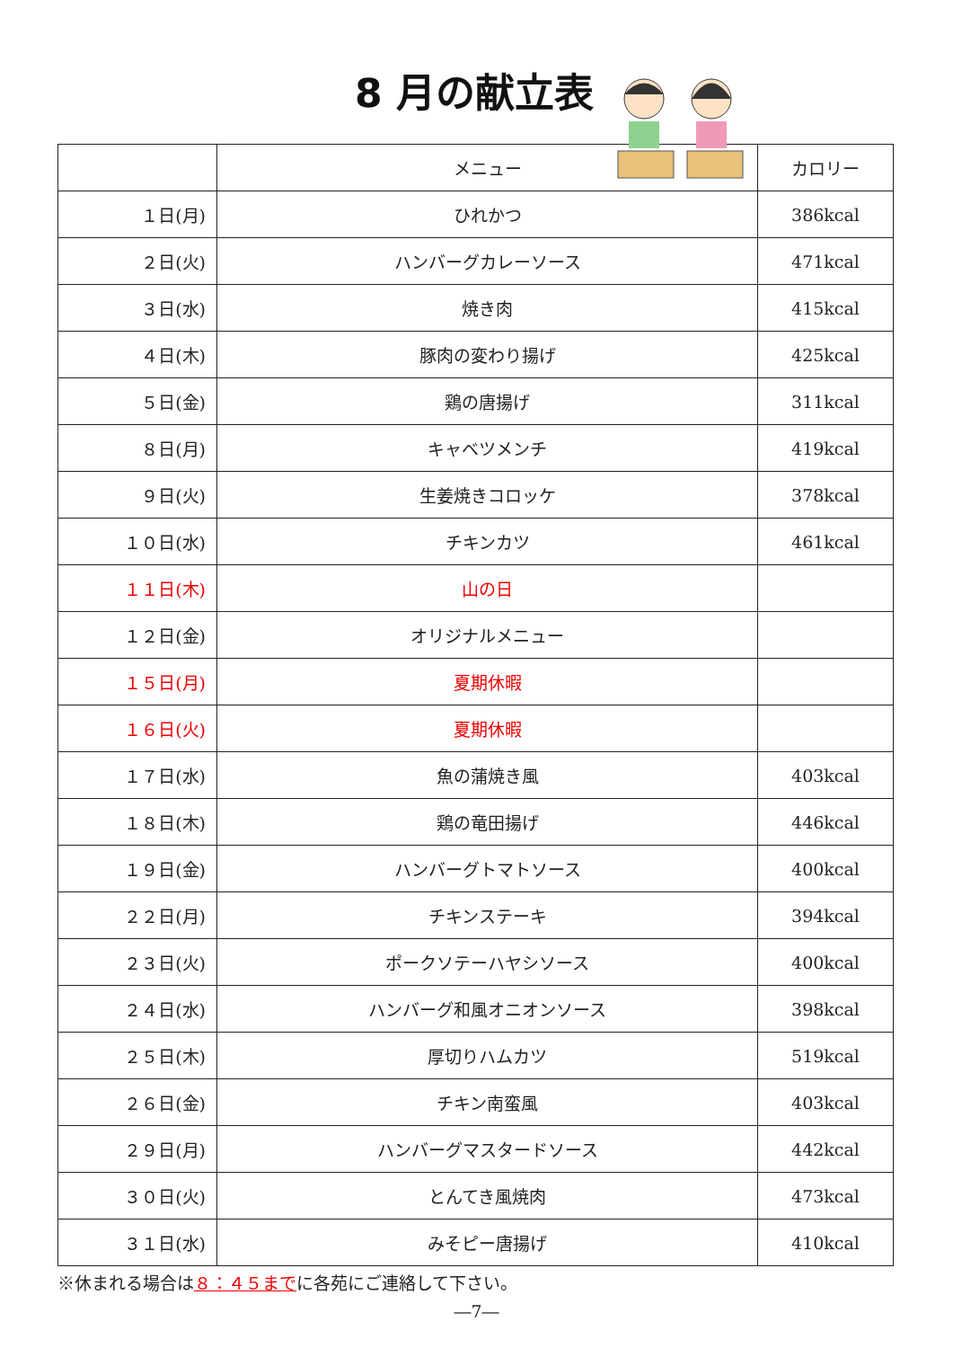8 月の献立表
| | メニュー | カロリー |
| １日(月) | ひれかつ | 386kcal |
| ２日(火) | ハンバーグカレーソース | 471kcal |
| ３日(水) | 焼き肉 | 415kcal |
| ４日(木) | 豚肉の変わり揚げ | 425kcal |
| ５日(金) | 鶏の唐揚げ | 311kcal |
| ８日(月) | キャベツメンチ | 419kcal |
| ９日(火) | 生姜焼きコロッケ | 378kcal |
| １０日(水) | チキンカツ | 461kcal |
| １１日(木) | 山の日 | |
| １２日(金) | オリジナルメニュー | |
| １５日(月) | 夏期休暇 | |
| １６日(火) | 夏期休暇 | |
| １７日(水) | 魚の蒲焼き風 | 403kcal |
| １８日(木) | 鶏の竜田揚げ | 446kcal |
| １９日(金) | ハンバーグトマトソース | 400kcal |
| ２２日(月) | チキンステーキ | 394kcal |
| ２３日(火) | ポークソテーハヤシソース | 400kcal |
| ２４日(水) | ハンバーグ和風オニオンソース | 398kcal |
| ２５日(木) | 厚切りハムカツ | 519kcal |
| ２６日(金) | チキン南蛮風 | 403kcal |
| ２９日(月) | ハンバーグマスタードソース | 442kcal |
| ３０日(火) | とんてき風焼肉 | 473kcal |
| ３１日(水) | みそピー唐揚げ | 410kcal |
※休まれる場合は８：４５までに各苑にご連絡して下さい。
―7―